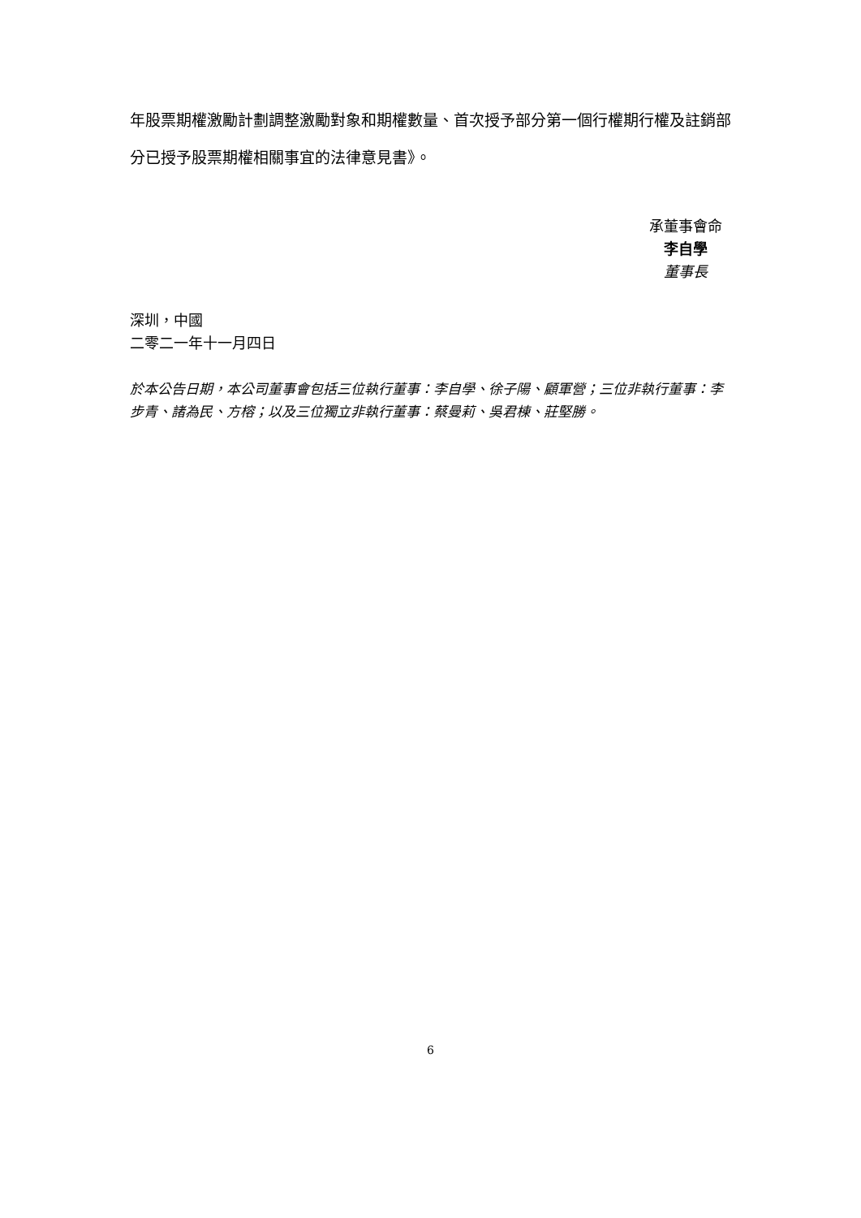年股票期權激勵計劃調整激勵對象和期權數量、首次授予部分第一個行權期行權及註銷部分已授予股票期權相關事宜的法律意見書》。
承董事會命
李自學
董事長
深圳，中國
二零二一年十一月四日
於本公告日期，本公司董事會包括三位執行董事：李自學、徐子陽、顧軍營；三位非執行董事：李步青、諸為民、方榕；以及三位獨立非執行董事：蔡曼莉、吳君棟、莊堅勝。
6